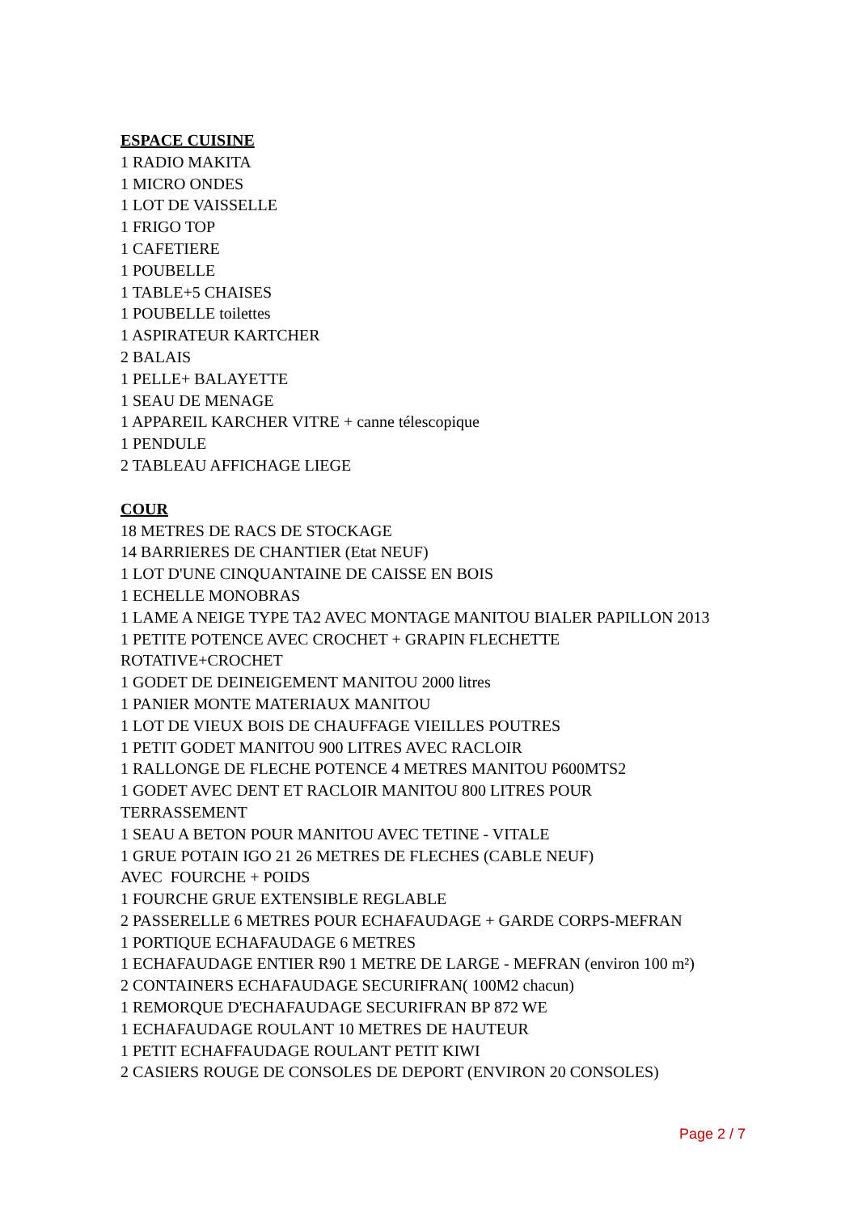ESPACE CUISINE
1 RADIO MAKITA
1 MICRO ONDES
1 LOT DE VAISSELLE
1 FRIGO TOP
1 CAFETIERE
1 POUBELLE
1 TABLE+5 CHAISES
1 POUBELLE toilettes
1 ASPIRATEUR KARTCHER
2 BALAIS
1 PELLE+ BALAYETTE
1 SEAU DE MENAGE
1 APPAREIL KARCHER VITRE + canne télescopique
1 PENDULE
2 TABLEAU AFFICHAGE LIEGE
COUR
18 METRES DE RACS DE STOCKAGE
14 BARRIERES DE CHANTIER (Etat NEUF)
1 LOT D'UNE CINQUANTAINE DE CAISSE EN BOIS
1 ECHELLE MONOBRAS
1 LAME A NEIGE TYPE TA2 AVEC MONTAGE MANITOU BIALER PAPILLON 2013
1 PETITE POTENCE AVEC CROCHET + GRAPIN FLECHETTE
ROTATIVE+CROCHET
1 GODET DE DEINEIGEMENT MANITOU 2000 litres
1 PANIER MONTE MATERIAUX MANITOU
1 LOT DE VIEUX BOIS DE CHAUFFAGE VIEILLES POUTRES
1 PETIT GODET MANITOU 900 LITRES AVEC RACLOIR
1 RALLONGE DE FLECHE POTENCE 4 METRES MANITOU P600MTS2
1 GODET AVEC DENT ET RACLOIR MANITOU 800 LITRES POUR
TERRASSEMENT
1 SEAU A BETON POUR MANITOU AVEC TETINE - VITALE
1 GRUE POTAIN IGO 21 26 METRES DE FLECHES (CABLE NEUF)
AVEC FOURCHE + POIDS
1 FOURCHE GRUE EXTENSIBLE REGLABLE
2 PASSERELLE 6 METRES POUR ECHAFAUDAGE + GARDE CORPS-MEFRAN
1 PORTIQUE ECHAFAUDAGE 6 METRES
1 ECHAFAUDAGE ENTIER R90 1 METRE DE LARGE - MEFRAN (environ 100 m²)
2 CONTAINERS ECHAFAUDAGE SECURIFRAN( 100M2 chacun)
1 REMORQUE D'ECHAFAUDAGE SECURIFRAN BP 872 WE
1 ECHAFAUDAGE ROULANT 10 METRES DE HAUTEUR
1 PETIT ECHAFFAUDAGE ROULANT PETIT KIWI
2 CASIERS ROUGE DE CONSOLES DE DEPORT (ENVIRON 20 CONSOLES)
Page 2 / 7